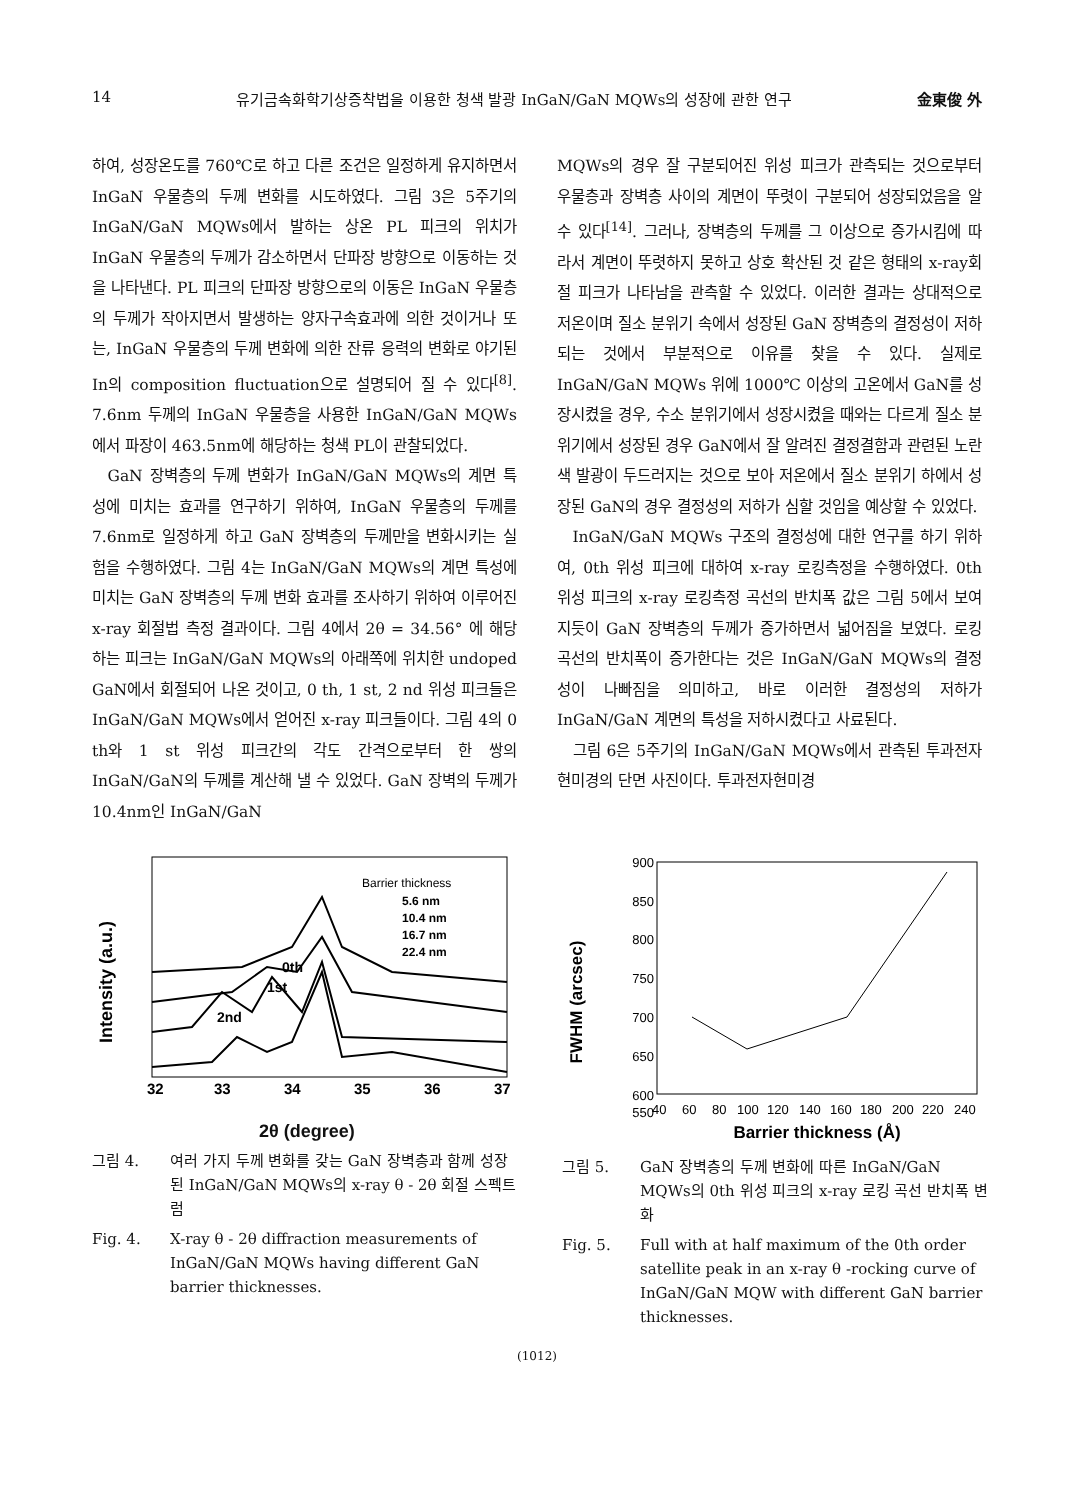14 유기금속화학기상증착법을 이용한 청색 발광 InGaN/GaN MQWs의 성장에 관한 연구 金東俊 外
하여, 성장온도를 760℃로 하고 다른 조건은 일정하게 유지하면서 InGaN 우물층의 두께 변화를 시도하였다. 그림 3은 5주기의 InGaN/GaN MQWs에서 발하는 상온 PL 피크의 위치가 InGaN 우물층의 두께가 감소하면서 단파장 방향으로 이동하는 것을 나타낸다. PL 피크의 단파장 방향으로의 이동은 InGaN 우물층의 두께가 작아지면서 발생하는 양자구속효과에 의한 것이거나 또는, InGaN 우물층의 두께 변화에 의한 잔류 응력의 변화로 야기된 In의 composition fluctuation으로 설명되어 질 수 있다<sup>[8]</sup>. 7.6nm 두께의 InGaN 우물층을 사용한 InGaN/GaN MQWs에서 파장이 463.5nm에 해당하는 청색 PL이 관찰되었다.
GaN 장벽층의 두께 변화가 InGaN/GaN MQWs의 계면 특성에 미치는 효과를 연구하기 위하여, InGaN 우물층의 두께를 7.6nm로 일정하게 하고 GaN 장벽층의 두께만을 변화시키는 실험을 수행하였다. 그림 4는 InGaN/GaN MQWs의 계면 특성에 미치는 GaN 장벽층의 두께 변화 효과를 조사하기 위하여 이루어진 x-ray 회절법 측정 결과이다. 그림 4에서 2θ = 34.56° 에 해당하는 피크는 InGaN/GaN MQWs의 아래쪽에 위치한 undoped GaN에서 회절되어 나온 것이고, 0 th, 1 st, 2 nd 위성 피크들은 InGaN/GaN MQWs에서 얻어진 x-ray 피크들이다. 그림 4의 0 th와 1 st 위성 피크간의 각도 간격으로부터 한 쌍의 InGaN/GaN의 두께를 계산해 낼 수 있었다. GaN 장벽의 두께가 10.4nm인 InGaN/GaN
MQWs의 경우 잘 구분되어진 위성 피크가 관측되는 것으로부터 우물층과 장벽층 사이의 계면이 뚜렷이 구분되어 성장되었음을 알 수 있다<sup>[14]</sup>. 그러나, 장벽층의 두께를 그 이상으로 증가시킴에 따라서 계면이 뚜렷하지 못하고 상호 확산된 것 같은 형태의 x-ray회절 피크가 나타남을 관측할 수 있었다. 이러한 결과는 상대적으로 저온이며 질소 분위기 속에서 성장된 GaN 장벽층의 결정성이 저하되는 것에서 부분적으로 이유를 찾을 수 있다. 실제로 InGaN/GaN MQWs 위에 1000℃ 이상의 고온에서 GaN를 성장시켰을 경우, 수소 분위기에서 성장시켰을 때와는 다르게 질소 분위기에서 성장된 경우 GaN에서 잘 알려진 결정결함과 관련된 노란색 발광이 두드러지는 것으로 보아 저온에서 질소 분위기 하에서 성장된 GaN의 경우 결정성의 저하가 심할 것임을 예상할 수 있었다.
InGaN/GaN MQWs 구조의 결정성에 대한 연구를 하기 위하여, 0th 위성 피크에 대하여 x-ray 로킹측정을 수행하였다. 0th 위성 피크의 x-ray 로킹측정 곡선의 반치폭 값은 그림 5에서 보여지듯이 GaN 장벽층의 두께가 증가하면서 넓어짐을 보였다. 로킹 곡선의 반치폭이 증가한다는 것은 InGaN/GaN MQWs의 결정성이 나빠짐을 의미하고, 바로 이러한 결정성의 저하가 InGaN/GaN 계면의 특성을 저하시켰다고 사료된다.
그림 6은 5주기의 InGaN/GaN MQWs에서 관측된 투과전자현미경의 단면 사진이다. 투과전자현미경
Intensity (a.u.)
Barrier thickness
5.6 nm
10.4 nm
16.7 nm
22.4 nm
2nd
1st
0th
32
33
34
35
36
37
2θ (degree)
그림 4. 여러 가지 두께 변화를 갖는 GaN 장벽층과 함께 성장된 InGaN/GaN MQWs의 x-ray θ - 2θ 회절 스펙트럼
Fig. 4. X-ray θ - 2θ diffraction measurements of InGaN/GaN MQWs having different GaN barrier thicknesses.
FWHM (arcsec)
900
850
800
750
700
650
600
550
40
60
80
100
120
140
160
180
200
220
240
Barrier thickness (Å)
그림 5. GaN 장벽층의 두께 변화에 따른 InGaN/GaN MQWs의 0th 위성 피크의 x-ray 로킹 곡선 반치폭 변화
Fig. 5. Full with at half maximum of the 0th order satellite peak in an x-ray θ -rocking curve of InGaN/GaN MQW with different GaN barrier thicknesses.
(1012)